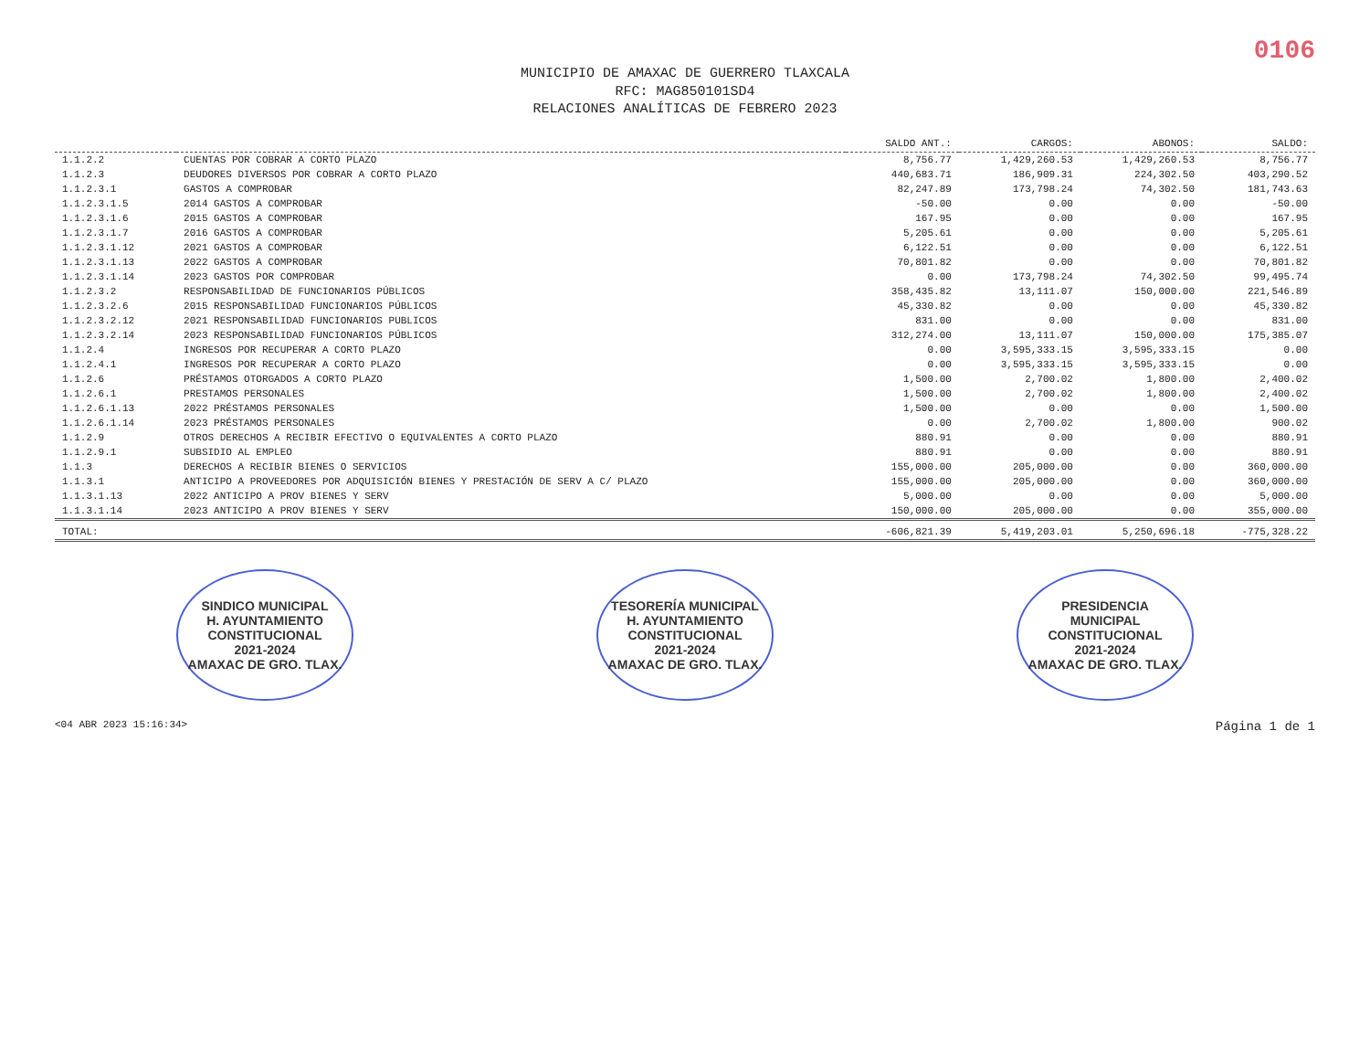0106
MUNICIPIO DE AMAXAC DE GUERRERO TLAXCALA
RFC: MAG850101SD4
RELACIONES ANALÍTICAS DE FEBRERO 2023
| | | SALDO ANT.: | CARGOS: | ABONOS: | SALDO: |
| --- | --- | --- | --- | --- | --- |
| 1.1.2.2 | CUENTAS POR COBRAR A CORTO PLAZO | 8,756.77 | 1,429,260.53 | 1,429,260.53 | 8,756.77 |
| 1.1.2.3 | DEUDORES DIVERSOS POR COBRAR A CORTO PLAZO | 440,683.71 | 186,909.31 | 224,302.50 | 403,290.52 |
| 1.1.2.3.1 | GASTOS A COMPROBAR | 82,247.89 | 173,798.24 | 74,302.50 | 181,743.63 |
| 1.1.2.3.1.5 | 2014 GASTOS A COMPROBAR | -50.00 | 0.00 | 0.00 | -50.00 |
| 1.1.2.3.1.6 | 2015 GASTOS A COMPROBAR | 167.95 | 0.00 | 0.00 | 167.95 |
| 1.1.2.3.1.7 | 2016 GASTOS A COMPROBAR | 5,205.61 | 0.00 | 0.00 | 5,205.61 |
| 1.1.2.3.1.12 | 2021 GASTOS A COMPROBAR | 6,122.51 | 0.00 | 0.00 | 6,122.51 |
| 1.1.2.3.1.13 | 2022 GASTOS A COMPROBAR | 70,801.82 | 0.00 | 0.00 | 70,801.82 |
| 1.1.2.3.1.14 | 2023 GASTOS POR COMPROBAR | 0.00 | 173,798.24 | 74,302.50 | 99,495.74 |
| 1.1.2.3.2 | RESPONSABILIDAD DE FUNCIONARIOS PÚBLICOS | 358,435.82 | 13,111.07 | 150,000.00 | 221,546.89 |
| 1.1.2.3.2.6 | 2015 RESPONSABILIDAD FUNCIONARIOS PÚBLICOS | 45,330.82 | 0.00 | 0.00 | 45,330.82 |
| 1.1.2.3.2.12 | 2021 RESPONSABILIDAD FUNCIONARIOS PUBLICOS | 831.00 | 0.00 | 0.00 | 831.00 |
| 1.1.2.3.2.14 | 2023 RESPONSABILIDAD FUNCIONARIOS PÚBLICOS | 312,274.00 | 13,111.07 | 150,000.00 | 175,385.07 |
| 1.1.2.4 | INGRESOS POR RECUPERAR A CORTO PLAZO | 0.00 | 3,595,333.15 | 3,595,333.15 | 0.00 |
| 1.1.2.4.1 | INGRESOS POR RECUPERAR A CORTO PLAZO | 0.00 | 3,595,333.15 | 3,595,333.15 | 0.00 |
| 1.1.2.6 | PRÉSTAMOS OTORGADOS A CORTO PLAZO | 1,500.00 | 2,700.02 | 1,800.00 | 2,400.02 |
| 1.1.2.6.1 | PRESTAMOS PERSONALES | 1,500.00 | 2,700.02 | 1,800.00 | 2,400.02 |
| 1.1.2.6.1.13 | 2022 PRÉSTAMOS PERSONALES | 1,500.00 | 0.00 | 0.00 | 1,500.00 |
| 1.1.2.6.1.14 | 2023 PRÉSTAMOS PERSONALES | 0.00 | 2,700.02 | 1,800.00 | 900.02 |
| 1.1.2.9 | OTROS DERECHOS A RECIBIR EFECTIVO O EQUIVALENTES A CORTO PLAZO | 880.91 | 0.00 | 0.00 | 880.91 |
| 1.1.2.9.1 | SUBSIDIO AL EMPLEO | 880.91 | 0.00 | 0.00 | 880.91 |
| 1.1.3 | DERECHOS A RECIBIR BIENES O SERVICIOS | 155,000.00 | 205,000.00 | 0.00 | 360,000.00 |
| 1.1.3.1 | ANTICIPO A PROVEEDORES POR ADQUISICIÓN BIENES Y PRESTACIÓN DE SERV A C/ PLAZO | 155,000.00 | 205,000.00 | 0.00 | 360,000.00 |
| 1.1.3.1.13 | 2022 ANTICIPO A PROV BIENES Y SERV | 5,000.00 | 0.00 | 0.00 | 5,000.00 |
| 1.1.3.1.14 | 2023 ANTICIPO A PROV BIENES Y SERV | 150,000.00 | 205,000.00 | 0.00 | 355,000.00 |
| TOTAL: | | -606,821.39 | 5,419,203.01 | 5,250,696.18 | -775,328.22 |
SINDICO MUNICIPAL
H. AYUNTAMIENTO
CONSTITUCIONAL
2021-2024
AMAXAC DE GRO. TLAX.
TESORERÍA MUNICIPAL
H. AYUNTAMIENTO
CONSTITUCIONAL
2021-2024
AMAXAC DE GRO. TLAX.
PRESIDENCIA
MUNICIPAL
CONSTITUCIONAL
2021-2024
AMAXAC DE GRO. TLAX.
<04 ABR 2023 15:16:34> Página 1 de 1